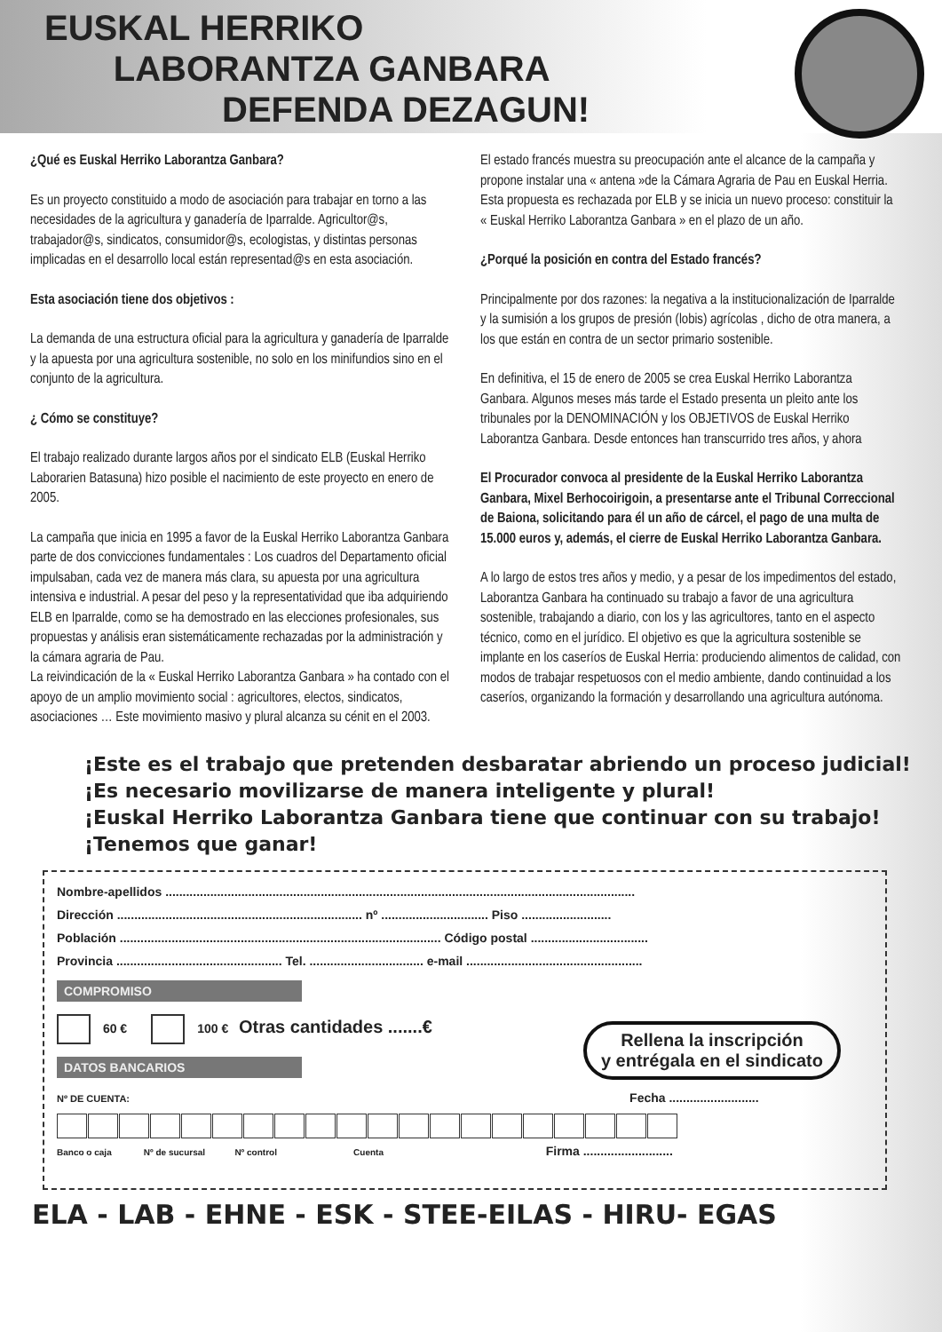EUSKAL HERRIKO
LABORANTZA GANBARA
DEFENDA DEZAGUN!
¿Qué es Euskal Herriko Laborantza Ganbara?
Es un proyecto constituido a modo de asociación para trabajar en torno a las necesidades de la agricultura y ganadería de Iparralde. Agricultor@s, trabajador@s, sindicatos, consumidor@s, ecologistas, y distintas personas implicadas en el desarrollo local están representad@s en esta asociación.
Esta asociación tiene dos objetivos :
La demanda de una estructura oficial para la agricultura y ganadería de Iparralde y la apuesta por una agricultura sostenible, no solo en los minifundios sino en el conjunto de la agricultura.
¿ Cómo se constituye?
El trabajo realizado durante largos años por el sindicato ELB (Euskal Herriko Laborarien Batasuna) hizo posible el nacimiento de este proyecto en enero de 2005.
La campaña que inicia en 1995 a favor de la Euskal Herriko Laborantza Ganbara parte de dos convicciones fundamentales : Los cuadros del Departamento oficial impulsaban, cada vez de manera más clara, su apuesta por una agricultura intensiva e industrial. A pesar del peso y la representatividad que iba adquiriendo ELB en Iparralde, como se ha demostrado en las elecciones profesionales, sus propuestas y análisis eran sistemáticamente rechazadas por la administración y la cámara agraria de Pau.
La reivindicación de la « Euskal Herriko Laborantza Ganbara » ha contado con el apoyo de un amplio movimiento social : agricultores, electos, sindicatos, asociaciones … Este movimiento masivo y plural alcanza su cénit en el 2003.
El estado francés muestra su preocupación ante el alcance de la campaña y propone instalar una « antena »de la Cámara Agraria de Pau en Euskal Herria. Esta propuesta es rechazada por ELB y se inicia un nuevo proceso: constituir la « Euskal Herriko Laborantza Ganbara » en el plazo de un año.
¿Porqué la posición en contra del Estado francés?
Principalmente por dos razones: la negativa a la institucionalización de Iparralde y la sumisión a los grupos de presión (lobis) agrícolas , dicho de otra manera, a los que están en contra de un sector primario sostenible.
En definitiva, el 15 de enero de 2005 se crea Euskal Herriko Laborantza Ganbara. Algunos meses más tarde el Estado presenta un pleito ante los tribunales por la DENOMINACIÓN y los OBJETIVOS de Euskal Herriko Laborantza Ganbara. Desde entonces han transcurrido tres años, y ahora
El Procurador convoca al presidente de la Euskal Herriko Laborantza Ganbara, Mixel Berhocoirigoin, a presentarse ante el Tribunal Correccional de Baiona, solicitando para él un año de cárcel, el pago de una multa de 15.000 euros y, además, el cierre de Euskal Herriko Laborantza Ganbara.
A lo largo de estos tres años y medio, y a pesar de los impedimentos del estado, Laborantza Ganbara ha continuado su trabajo a favor de una agricultura sostenible, trabajando a diario, con los y las agricultores, tanto en el aspecto técnico, como en el jurídico. El objetivo es que la agricultura sostenible se implante en los caseríos de Euskal Herria: produciendo alimentos de calidad, con modos de trabajar respetuosos con el medio ambiente, dando continuidad a los caseríos, organizando la formación y desarrollando una agricultura autónoma.
¡Este es el trabajo que pretenden desbaratar abriendo un proceso judicial!
¡Es necesario movilizarse de manera inteligente y plural!
¡Euskal Herriko Laborantza Ganbara tiene que continuar con su trabajo!
¡Tenemos que ganar!
Nombre-apellidos ........................................................................................................................................
Dirección ....................................................................... nº ............................... Piso ..........................
Población ............................................................................................. Código postal ..................................
Provincia ................................................ Tel. ................................. e-mail ...................................................
COMPROMISO
60 € 100 € Otras cantidades .......€
Rellena la inscripción
y entrégala en el sindicato
DATOS BANCARIOS
Nº DE CUENTA: Fecha ..........................
Banco o caja Nº de sucursal Nº control Cuenta Firma ..........................
ELA - LAB - EHNE - ESK - STEE-EILAS - HIRU- EGAS